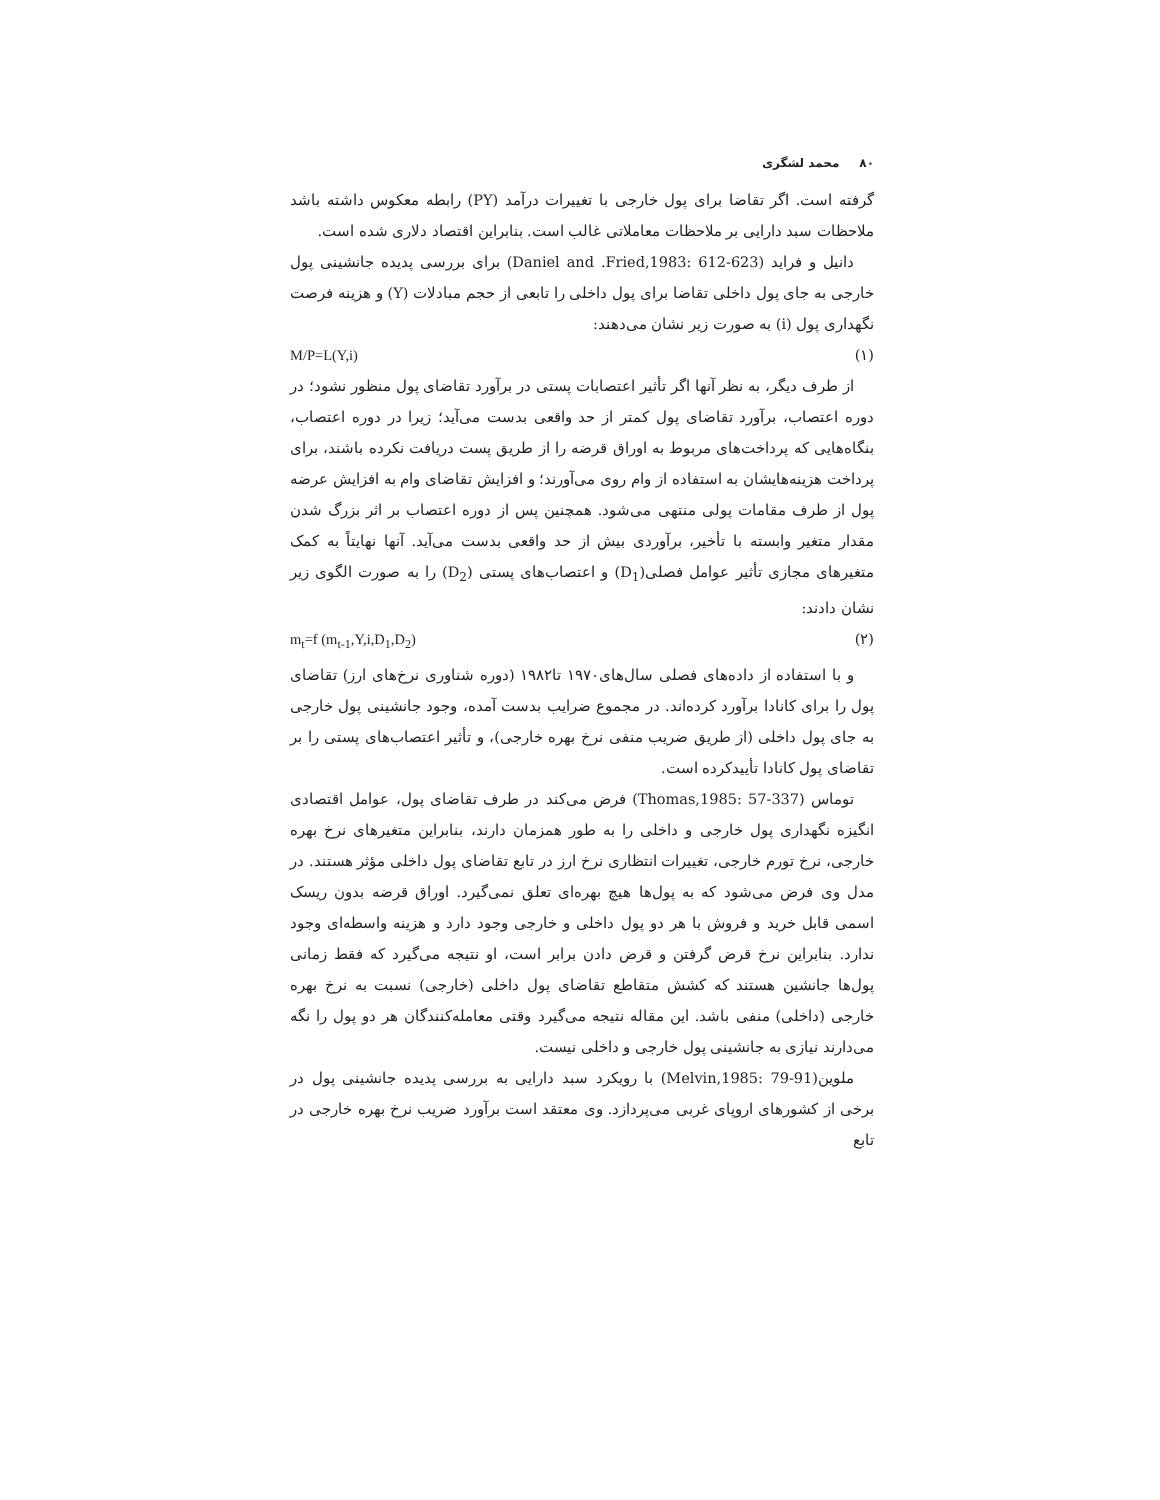۸۰محمد لشگری
گرفته است. اگر تقاضا برای پول خارجی با تغییرات درآمد (PY) رابطه معکوس داشته باشد ملاحظات سبد دارایی بر ملاحظات معاملاتی غالب است. بنابراین اقتصاد دلاری شده است.
دانیل و فراید (Daniel and .Fried,1983: 612-623) برای بررسی پدیده جانشینی پول خارجی به جای پول داخلی تقاضا برای پول داخلی را تابعی از حجم مبادلات (Y) و هزینه فرصت نگهداری پول (i) به صورت زیر نشان می‌دهند:
(۱) M/P=L(Y,i)
از طرف دیگر، به نظر آنها اگر تأثیر اعتصابات پستی در برآورد تقاضای پول منظور نشود؛ در دوره اعتصاب، برآورد تقاضای پول کمتر از حد واقعی بدست می‌آید؛ زیرا در دوره اعتصاب، بنگاه‌هایی که پرداخت‌های مربوط به اوراق قرضه را از طریق پست دریافت نکرده باشند، برای پرداخت هزینه‌هایشان به استفاده از وام روی می‌آورند؛ و افزایش تقاضای وام به افزایش عرضه پول از طرف مقامات پولی منتهی می‌شود. همچنین پس از دوره اعتصاب بر اثر بزرگ شدن مقدار متغیر وابسته با تأخیر، برآوردی بیش از حد واقعی بدست می‌آید. آنها نهایتاً به کمک متغیرهای مجازی تأثیر عوامل فصلی(D<sub>1</sub>) و اعتصاب‌های پستی (D<sub>2</sub>) را به صورت الگوی زیر نشان دادند:
(۲) m<sub>t</sub>=f (m<sub>t-1</sub>,Y,i,D<sub>1</sub>,D<sub>2</sub>)
و با استفاده از داده‌های فصلی سال‌های۱۹۷۰ تا۱۹۸۲ (دوره شناوری نرخ‌های ارز) تقاضای پول را برای کانادا برآورد کرده‌اند. در مجموع ضرایب بدست آمده، وجود جانشینی پول خارجی به جای پول داخلی (از طریق ضریب منفی نرخ بهره خارجی)، و تأثیر اعتصاب‌های پستی را بر تقاضای پول کانادا تأییدکرده است.
توماس (Thomas,1985: 57-337) فرض می‌کند در طرف تقاضای پول، عوامل اقتصادی انگیزه نگهداری پول خارجی و داخلی را به طور همزمان دارند، بنابراین متغیرهای نرخ بهره خارجی، نرخ تورم خارجی، تغییرات انتظاری نرخ ارز در تابع تقاضای پول داخلی مؤثر هستند. در مدل وی فرض می‌شود که به پول‌ها هیچ بهره‌ای تعلق نمی‌گیرد. اوراق قرضه بدون ریسک اسمی قابل خرید و فروش با هر دو پول داخلی و خارجی وجود دارد و هزینه واسطه‌ای وجود ندارد. بنابراین نرخ قرض گرفتن و قرض دادن برابر است، او نتیجه می‌گیرد که فقط زمانی پول‌ها جانشین هستند که کشش متقاطع تقاضای پول داخلی (خارجی) نسبت به نرخ بهره خارجی (داخلی) منفی باشد. این مقاله نتیجه می‌گیرد وقتی معامله‌کنندگان هر دو پول را نگه می‌دارند نیازی به جانشینی پول خارجی و داخلی نیست.
ملوین(Melvin,1985: 79-91) با رویکرد سبد دارایی به بررسی پدیده جانشینی پول در برخی از کشورهای اروپای غربی می‌پردازد. وی معتقد است برآورد ضریب نرخ بهره خارجی در تابع